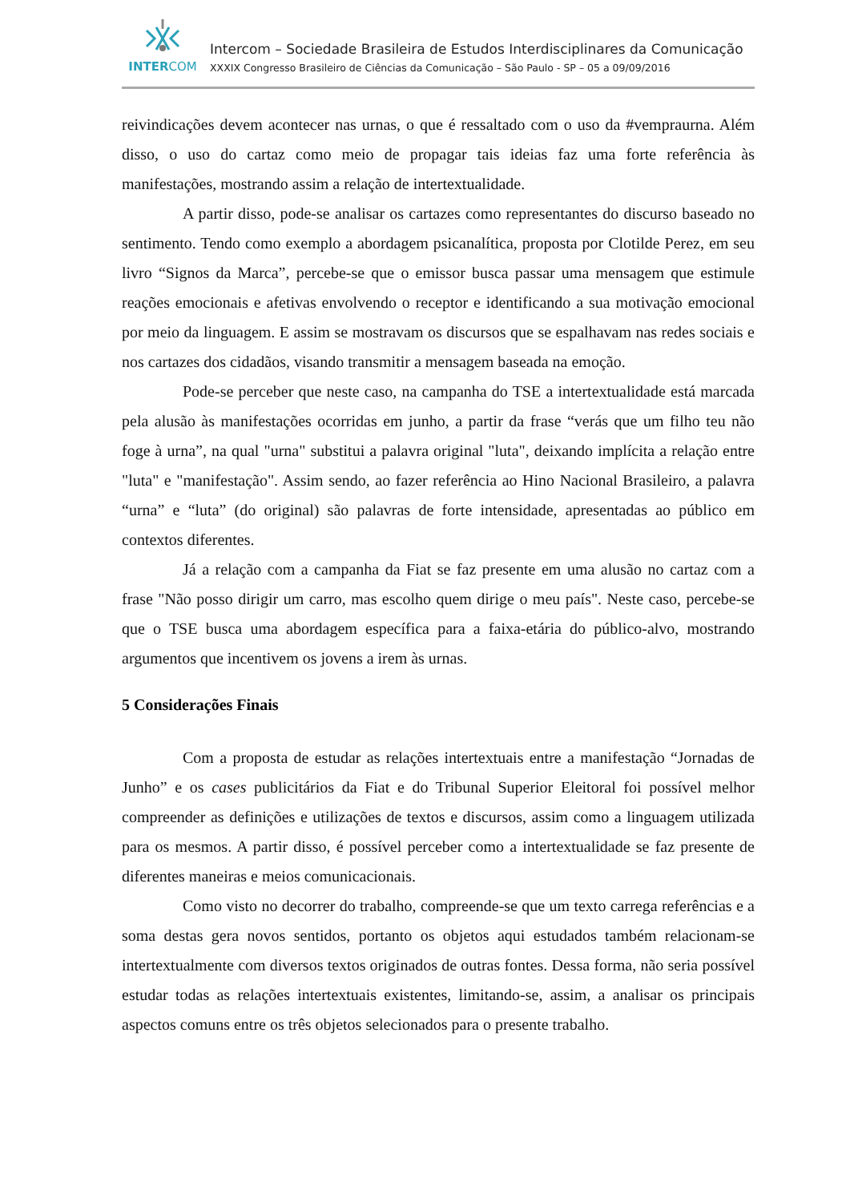INTERCOM
Intercom – Sociedade Brasileira de Estudos Interdisciplinares da Comunicação
XXXIX Congresso Brasileiro de Ciências da Comunicação – São Paulo - SP – 05 a 09/09/2016
reivindicações devem acontecer nas urnas, o que é ressaltado com o uso da #vempraurna. Além disso, o uso do cartaz como meio de propagar tais ideias faz uma forte referência às manifestações, mostrando assim a relação de intertextualidade.
A partir disso, pode-se analisar os cartazes como representantes do discurso baseado no sentimento. Tendo como exemplo a abordagem psicanalítica, proposta por Clotilde Perez, em seu livro “Signos da Marca”, percebe-se que o emissor busca passar uma mensagem que estimule reações emocionais e afetivas envolvendo o receptor e identificando a sua motivação emocional por meio da linguagem. E assim se mostravam os discursos que se espalhavam nas redes sociais e nos cartazes dos cidadãos, visando transmitir a mensagem baseada na emoção.
Pode-se perceber que neste caso, na campanha do TSE a intertextualidade está marcada pela alusão às manifestações ocorridas em junho, a partir da frase “verás que um filho teu não foge à urna”, na qual "urna" substitui a palavra original "luta", deixando implícita a relação entre "luta" e "manifestação". Assim sendo, ao fazer referência ao Hino Nacional Brasileiro, a palavra “urna” e “luta” (do original) são palavras de forte intensidade, apresentadas ao público em contextos diferentes.
Já a relação com a campanha da Fiat se faz presente em uma alusão no cartaz com a frase "Não posso dirigir um carro, mas escolho quem dirige o meu país". Neste caso, percebe-se que o TSE busca uma abordagem específica para a faixa-etária do público-alvo, mostrando argumentos que incentivem os jovens a irem às urnas.
5 Considerações Finais
Com a proposta de estudar as relações intertextuais entre a manifestação “Jornadas de Junho” e os cases publicitários da Fiat e do Tribunal Superior Eleitoral foi possível melhor compreender as definições e utilizações de textos e discursos, assim como a linguagem utilizada para os mesmos. A partir disso, é possível perceber como a intertextualidade se faz presente de diferentes maneiras e meios comunicacionais.
Como visto no decorrer do trabalho, compreende-se que um texto carrega referências e a soma destas gera novos sentidos, portanto os objetos aqui estudados também relacionam-se intertextualmente com diversos textos originados de outras fontes. Dessa forma, não seria possível estudar todas as relações intertextuais existentes, limitando-se, assim, a analisar os principais aspectos comuns entre os três objetos selecionados para o presente trabalho.